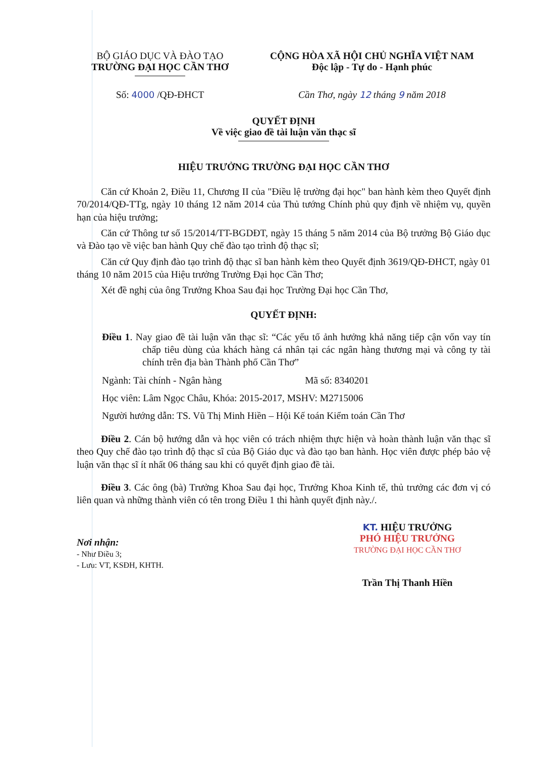BỘ GIÁO DỤC VÀ ĐÀO TẠO
TRƯỜNG ĐẠI HỌC CẦN THƠ
CỘNG HÒA XÃ HỘI CHỦ NGHĨA VIỆT NAM
Độc lập - Tự do - Hạnh phúc
Số: 4000 /QĐ-ĐHCT Cần Thơ, ngày 12 tháng 9 năm 2018
QUYẾT ĐỊNH
Về việc giao đề tài luận văn thạc sĩ
HIỆU TRƯỞNG TRƯỜNG ĐẠI HỌC CẦN THƠ
Căn cứ Khoản 2, Điều 11, Chương II của "Điều lệ trường đại học" ban hành kèm theo Quyết định 70/2014/QĐ-TTg, ngày 10 tháng 12 năm 2014 của Thủ tướng Chính phủ quy định về nhiệm vụ, quyền hạn của hiệu trưởng;
Căn cứ Thông tư số 15/2014/TT-BGDĐT, ngày 15 tháng 5 năm 2014 của Bộ trưởng Bộ Giáo dục và Đào tạo về việc ban hành Quy chế đào tạo trình độ thạc sĩ;
Căn cứ Quy định đào tạo trình độ thạc sĩ ban hành kèm theo Quyết định 3619/QĐ-ĐHCT, ngày 01 tháng 10 năm 2015 của Hiệu trưởng Trường Đại học Cần Thơ;
Xét đề nghị của ông Trưởng Khoa Sau đại học Trường Đại học Cần Thơ,
QUYẾT ĐỊNH:
Điều 1. Nay giao đề tài luận văn thạc sĩ: “Các yếu tố ảnh hưởng khả năng tiếp cận vốn vay tín chấp tiêu dùng của khách hàng cá nhân tại các ngân hàng thương mại và công ty tài chính trên địa bàn Thành phố Cần Thơ”
Ngành: Tài chính - Ngân hàng Mã số: 8340201
Học viên: Lâm Ngọc Châu, Khóa: 2015-2017, MSHV: M2715006
Người hướng dẫn: TS. Vũ Thị Minh Hiền – Hội Kế toán Kiểm toán Cần Thơ
Điều 2. Cán bộ hướng dẫn và học viên có trách nhiệm thực hiện và hoàn thành luận văn thạc sĩ theo Quy chế đào tạo trình độ thạc sĩ của Bộ Giáo dục và đào tạo ban hành. Học viên được phép bảo vệ luận văn thạc sĩ ít nhất 06 tháng sau khi có quyết định giao đề tài.
Điều 3. Các ông (bà) Trưởng Khoa Sau đại học, Trưởng Khoa Kinh tế, thủ trưởng các đơn vị có liên quan và những thành viên có tên trong Điều 1 thi hành quyết định này./.
Nơi nhận:
- Như Điều 3;
- Lưu: VT, KSĐH, KHTH.
KT. HIỆU TRƯỞNG
PHÓ HIỆU TRƯỞNG
TRƯỜNG ĐẠI HỌC CẦN THƠ
Trần Thị Thanh Hiền